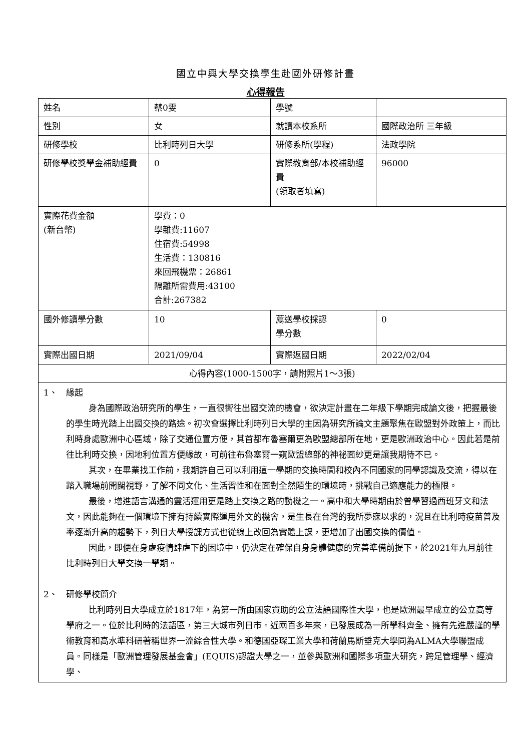國立中興大學交換學生赴國外研修計畫
心得報告
| 姓名 | 蔡0雯 | 學號 | |
| 性別 | 女 | 就讀本校系所 | 國際政治所 三年級 |
| 研修學校 | 比利時列日大學 | 研修系所(學程) | 法政學院 |
| 研修學校獎學金補助經費 | 0 | 實際教育部/本校補助經費 (領取者填寫) | 96000 |
| 實際花費金額 (新台幣) | 學費：0 學雜費:11607 住宿費:54998 生活費：130816 來回飛機票：26861 隔離所需費用:43100 合計:267382 | | |
| 國外修讀學分數 | 10 | 薦送學校採認 學分數 | 0 |
| 實際出國日期 | 2021/09/04 | 實際返國日期 | 2022/02/04 |
| 心得內容(1000-1500字，請附照片1～3張) | | | |
| 1、 緣起 身為國際政治研究所的學生，一直很嚮往出國交流的機會，欲決定計畫在二年級下學期完成論文後，把握最後的學生時光踏上出國交換的路途。初次會選擇比利時列日大學的主因為研究所論文主題聚焦在歐盟對外政策上，而比利時身處歐洲中心區域，除了交通位置方便，其首都布魯塞爾更為歐盟總部所在地，更是歐洲政治中心。因此若是前往比利時交換，因地利位置方便緣故，可前往布魯塞爾一窺歐盟總部的神祕面紗更是讓我期待不已。 其次，在畢業找工作前，我期許自己可以利用這一學期的交換時間和校內不同國家的同學認識及交流，得以在踏入職場前開闊視野，了解不同文化、生活習性和在面對全然陌生的環境時，挑戰自己適應能力的極限。 最後，增進語言溝通的靈活運用更是踏上交換之路的動機之一。高中和大學時期由於曾學習過西班牙文和法文，因此能夠在一個環境下擁有持續實際運用外文的機會，是生長在台灣的我所夢寐以求的，況且在比利時疫苗普及率逐漸升高的趨勢下，列日大學授課方式也從線上改回為實體上課，更增加了出國交換的價值。 因此，即便在身處疫情肆虐下的困境中，仍決定在確保自身身體健康的完善準備前提下，於2021年九月前往比利時列日大學交換一學期。 2、 研修學校簡介 比利時列日大學成立於1817年，為第一所由國家資助的公立法語國際性大學，也是歐洲最早成立的公立高等學府之一。位於比利時的法語區，第三大城市列日市。近兩百多年來，已發展成為一所學科齊全、擁有先進嚴謹的學術教育和高水準科研著稱世界一流綜合性大學。和德國亞琛工業大學和荷蘭馬斯垂克大學同為ALMA大學聯盟成員。同樣是「歐洲管理發展基金會」(EQUIS)認證大學之一，並參與歐洲和國際多項重大研究，跨足管理學、經濟學、 | | | |